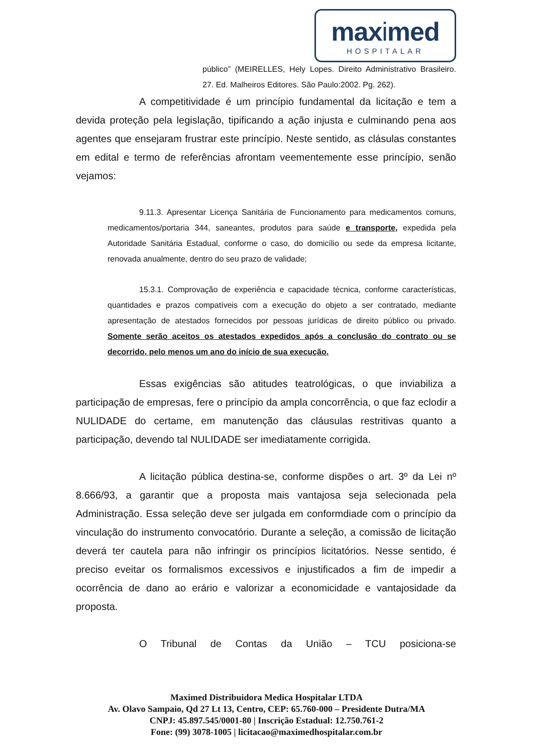maximed
HOSPITALAR
público” (MEIRELLES, Hely Lopes. Direito Administrativo Brasileiro. 27. Ed. Malheiros Editores. São Paulo:2002. Pg. 262).
A competitividade é um princípio fundamental da licitação e tem a devida proteção pela legislação, tipificando a ação injusta e culminando pena aos agentes que ensejaram frustrar este princípio. Neste sentido, as clásulas constantes em edital e termo de referências afrontam veementemente esse princípio, senão vejamos:
9.11.3. Apresentar Licença Sanitária de Funcionamento para medicamentos comuns, medicamentos/portaria 344, saneantes, produtos para saúde e transporte, expedida pela Autoridade Sanitária Estadual, conforme o caso, do domicílio ou sede da empresa licitante, renovada anualmente, dentro do seu prazo de validade;
15.3.1. Comprovação de experiência e capacidade técnica, conforme características, quantidades e prazos compatíveis com a execução do objeto a ser contratado, mediante apresentação de atestados fornecidos por pessoas jurídicas de direito público ou privado. Somente serão aceitos os atestados expedidos após a conclusão do contrato ou se decorrido, pelo menos um ano do início de sua execução.
Essas exigências são atitudes teatrológicas, o que inviabiliza a participação de empresas, fere o princípio da ampla concorrência, o que faz eclodir a NULIDADE do certame, em manutenção das cláusulas restritivas quanto a participação, devendo tal NULIDADE ser imediatamente corrigida.
A licitação pública destina-se, conforme dispões o art. 3º da Lei nº 8.666/93, a garantir que a proposta mais vantajosa seja selecionada pela Administração. Essa seleção deve ser julgada em conformdiade com o princípio da vinculação do instrumento convocatório. Durante a seleção, a comissão de licitação deverá ter cautela para não infringir os princípios licitatórios. Nesse sentido, é preciso eveitar os formalismos excessivos e injustificados a fim de impedir a ocorrência de dano ao erário e valorizar a economicidade e vantajosidade da proposta.
O Tribunal de Contas da União – TCU posiciona-se
Maximed Distribuidora Medica Hospitalar LTDA
Av. Olavo Sampaio, Qd 27 Lt 13, Centro, CEP: 65.760-000 – Presidente Dutra/MA
CNPJ: 45.897.545/0001-80 | Inscrição Estadual: 12.750.761-2
Fone: (99) 3078-1005 | licitacao@maximedhospitalar.com.br